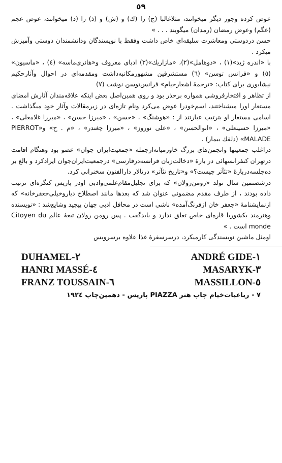٥٩
عوض کرده وجور دیگر میخوانند، مثلاغالبا (ج) را (ك) و (ش) و (ذ) را (د) میخوانند، عوض عجم (عگم) وعوض رمضان (رمدان) میگویند . . . »
حسن دردوستی ومعاشرت سلیقه‌ای خاص داشت وفقط با نویسندگان ودانشمندان دوستی وآمیزش میکرد .
با «اندره ژید»(١) ، «دوهامل»(٢)، «مازاریك»(٣) ادبای معروف و«هانری‌ماسه» (٤) ، «ماسیون» (٥) و «فرانس توسن» (٦) مستشرقین مشهورمکاتبه‌داشت ومقدمه‌ای در احوال وآثارحکیم نیشابوری برای کتاب: «ترجمهٔ اشعارخیام» فرانس‌توسن نوشت (٧)
از تظاهر و افتخارفروشی همواره برحذر بود و روی همین‌اصل بعض اینکه علاقه‌مندان آثارش امضای مستعار اورا میشناختند، اسم‌خودرا عوض می‌کرد ونام تازه‌ای در زیرمقالات وآثار خود میگذاشت . اسامی مستعار او بترتیب عبارتند از : «هوشنگ» ، «حسن» ، «میرزا حسن» ، «میرزا غلامعلی» ، «میرزا حسینعلی» ، «ابوالحسن» ، «علی نوروز» ، «میرزا چغندر» ، «م . ح» و«PIERROT MALADE» (دلقك بیمار) .
دراغلب جمعیتها وانجمن‌های بزرگ خاورمیانه‌ازجمله «جمعیت‌ایران جوان» عضو بود وهنگام اقامت درتهران کنفرانسهائی در بارهٔ «دخالت‌زبان فرانسه‌درفارسی» درجمعیت‌ایران‌جوان ایرادکرد و بالغ بر ده‌جلسه‌دربارهٔ «تئآتر چیست؟» و«تاریخ تئآتر» درتالار دارالفنون سخنرانی کرد.
درشصتمین سال تولد «رومن‌رولان» که برای تجلیل‌مقام‌علمی‌وادبی اودر پاریس کنگره‌ای ترتیب داده بودند ، از طرف مقدم مضمونی عنوان شد که بعدها مانند اصطلاح دیاروخیلی‌جعفرخانه» که ازنمایشنامهٔ «جعفر خان ازفرنگ‌آمده» ناشی است در محافل ادبی جهان پیچید وشایع‌شد : «نویسنده وهنرمند بکشوریا قاره‌ای خاص تعلق ندارد و باید‌گفت . پس رومن رولان تبعهٔ عالم Citoyen du monde است . »
اومثل ماشین نویسندگی کارمیکرد، درسرسفرهٔ غذا علاوه برسرویس
DUHAMEL-٢ ANDRÉ GIDE-١
HANRI MASSÉ-٤ MASARYK-٣
FRANZ TOUSSAIN-٦ MASSILLON-٥
٧ - رباعیات‌خیام چاپ هنر PIAZZA پاریس - دهمین‌چاپ ١٩٢٤